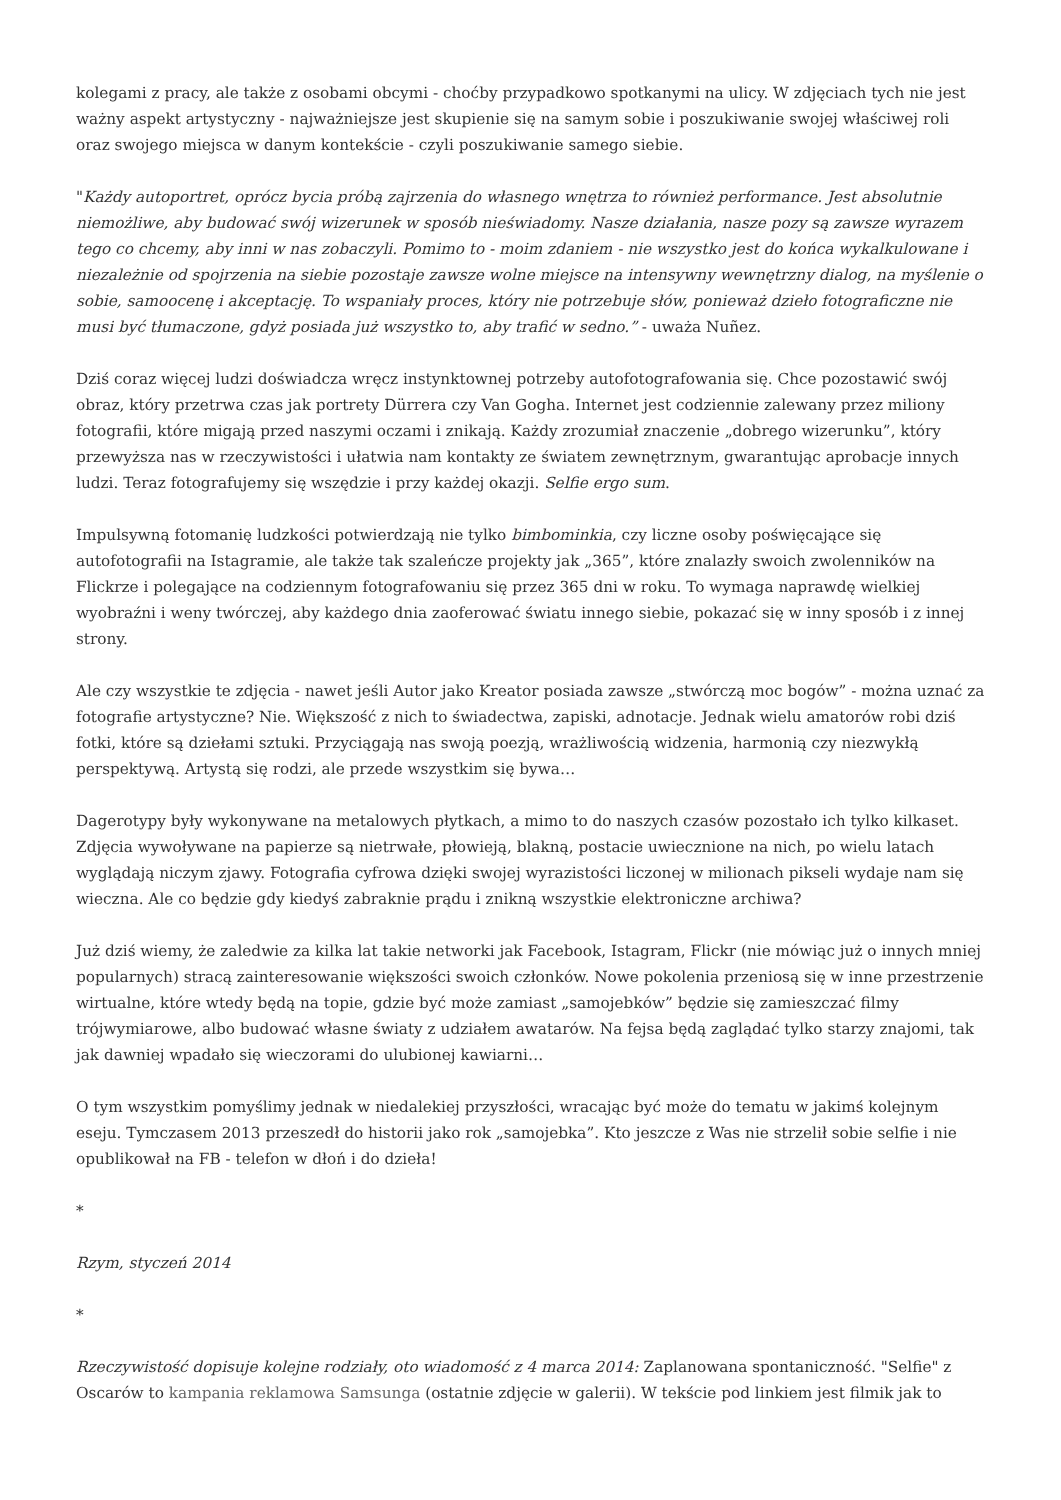kolegami z pracy, ale także z osobami obcymi - choćby przypadkowo spotkanymi na ulicy. W zdjęciach tych nie jest ważny aspekt artystyczny - najważniejsze jest skupienie się na samym sobie i poszukiwanie swojej właściwej roli oraz swojego miejsca w danym kontekście - czyli poszukiwanie samego siebie.
"Każdy autoportret, oprócz bycia próbą zajrzenia do własnego wnętrza to również performance. Jest absolutnie niemożliwe, aby budować swój wizerunek w sposób nieświadomy. Nasze działania, nasze pozy są zawsze wyrazem tego co chcemy, aby inni w nas zobaczyli. Pomimo to - moim zdaniem - nie wszystko jest do końca wykalkulowane i niezależnie od spojrzenia na siebie pozostaje zawsze wolne miejsce na intensywny wewnętrzny dialog, na myślenie o sobie, samoocenę i akceptację. To wspaniały proces, który nie potrzebuje słów, ponieważ dzieło fotograficzne nie musi być tłumaczone, gdyż posiada już wszystko to, aby trafić w sedno.” - uważa Nuñez.
Dziś coraz więcej ludzi doświadcza wręcz instynktownej potrzeby autofotografowania się. Chce pozostawić swój obraz, który przetrwa czas jak portrety Dürrera czy Van Gogha. Internet jest codziennie zalewany przez miliony fotografii, które migają przed naszymi oczami i znikają. Każdy zrozumiał znaczenie „dobrego wizerunku”, który przewyższa nas w rzeczywistości i ułatwia nam kontakty ze światem zewnętrznym, gwarantując aprobacje innych ludzi. Teraz fotografujemy się wszędzie i przy każdej okazji. Selfie ergo sum.
Impulsywną fotomanię ludzkości potwierdzają nie tylko bimbominkia, czy liczne osoby poświęcające się autofotografii na Istagramie, ale także tak szaleńcze projekty jak „365”, które znalazły swoich zwolenników na Flickrze i polegające na codziennym fotografowaniu się przez 365 dni w roku. To wymaga naprawdę wielkiej wyobraźni i weny twórczej, aby każdego dnia zaoferować światu innego siebie, pokazać się w inny sposób i z innej strony.
Ale czy wszystkie te zdjęcia - nawet jeśli Autor jako Kreator posiada zawsze „stwórczą moc bogów” - można uznać za fotografie artystyczne? Nie. Większość z nich to świadectwa, zapiski, adnotacje. Jednak wielu amatorów robi dziś fotki, które są dziełami sztuki. Przyciągają nas swoją poezją, wrażliwością widzenia, harmonią czy niezwykłą perspektywą. Artystą się rodzi, ale przede wszystkim się bywa…
Dagerotypy były wykonywane na metalowych płytkach, a mimo to do naszych czasów pozostało ich tylko kilkaset. Zdjęcia wywoływane na papierze są nietrwałe, płowieją, blakną, postacie uwiecznione na nich, po wielu latach wyglądają niczym zjawy. Fotografia cyfrowa dzięki swojej wyrazistości liczonej w milionach pikseli wydaje nam się wieczna. Ale co będzie gdy kiedyś zabraknie prądu i znikną wszystkie elektroniczne archiwa?
Już dziś wiemy, że zaledwie za kilka lat takie networki jak Facebook, Istagram, Flickr (nie mówiąc już o innych mniej popularnych) stracą zainteresowanie większości swoich członków. Nowe pokolenia przeniosą się w inne przestrzenie wirtualne, które wtedy będą na topie, gdzie być może zamiast „samojebków” będzie się zamieszczać filmy trójwymiarowe, albo budować własne światy z udziałem awatarów. Na fejsa będą zaglądać tylko starzy znajomi, tak jak dawniej wpadało się wieczorami do ulubionej kawiarni…
O tym wszystkim pomyślimy jednak w niedalekiej przyszłości, wracając być może do tematu w jakimś kolejnym eseju. Tymczasem 2013 przeszedł do historii jako rok „samojebka”. Kto jeszcze z Was nie strzelił sobie selfie i nie opublikował na FB - telefon w dłoń i do dzieła!
*
Rzym, styczeń 2014
*
Rzeczywistość dopisuje kolejne rodziały, oto wiadomość z 4 marca 2014: Zaplanowana spontaniczność. "Selfie" z Oscarów to kampania reklamowa Samsunga (ostatnie zdjęcie w galerii). W tekście pod linkiem jest filmik jak to